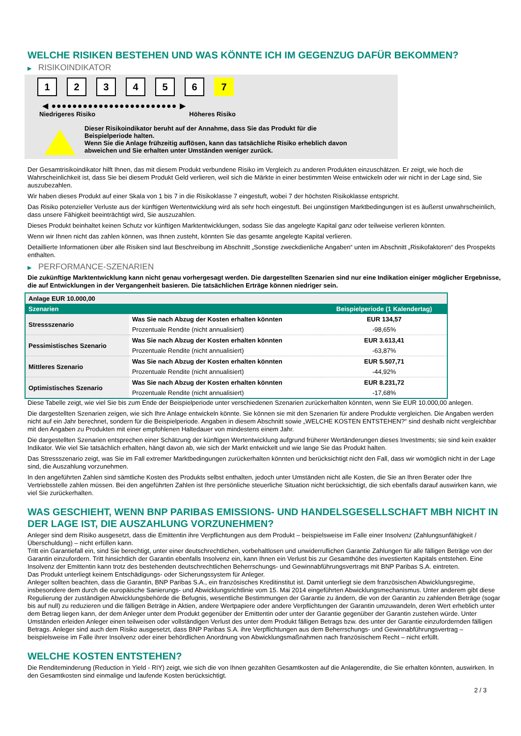WELCHE RISIKEN BESTEHEN UND WAS KÖNNTE ICH IM GEGENZUG DAFÜR BEKOMMEN?
▶ RISIKOINDIKATOR
1 2 3 4 5 6 7
◀ ●●●●●●●●●●●●●●●●●●●●●●●● ▶
Niedrigeres Risiko Höheres Risiko
Dieser Risikoindikator beruht auf der Annahme, dass Sie das Produkt für die
Beispielperiode halten.
Wenn Sie die Anlage frühzeitig auflösen, kann das tatsächliche Risiko erheblich davon
abweichen und Sie erhalten unter Umständen weniger zurück.
Der Gesamtrisikoindikator hilft Ihnen, das mit diesem Produkt verbundene Risiko im Vergleich zu anderen Produkten einzuschätzen. Er zeigt, wie hoch die Wahrscheinlichkeit ist, dass Sie bei diesem Produkt Geld verlieren, weil sich die Märkte in einer bestimmten Weise entwickeln oder wir nicht in der Lage sind, Sie auszubezahlen.
Wir haben dieses Produkt auf einer Skala von 1 bis 7 in die Risikoklasse 7 eingestuft, wobei 7 der höchsten Risikoklasse entspricht.
Das Risiko potenzieller Verluste aus der künftigen Wertentwicklung wird als sehr hoch eingestuft. Bei ungünstigen Marktbedingungen ist es äußerst unwahrscheinlich, dass unsere Fähigkeit beeinträchtigt wird, Sie auszuzahlen.
Dieses Produkt beinhaltet keinen Schutz vor künftigen Marktentwicklungen, sodass Sie das angelegte Kapital ganz oder teilweise verlieren könnten.
Wenn wir Ihnen nicht das zahlen können, was Ihnen zusteht, könnten Sie das gesamte angelegte Kapital verlieren.
Detaillierte Informationen über alle Risiken sind laut Beschreibung im Abschnitt „Sonstige zweckdienliche Angaben“ unten im Abschnitt „Risikofaktoren“ des Prospekts enthalten.
▶ PERFORMANCE-SZENARIEN
Die zukünftige Marktentwicklung kann nicht genau vorhergesagt werden. Die dargestellten Szenarien sind nur eine Indikation einiger möglicher Ergebnisse, die auf Entwicklungen in der Vergangenheit basieren. Die tatsächlichen Erträge können niedriger sein.
| Anlage EUR 10.000,00 | | |
| --- | --- | --- |
| Szenarien | | Beispielperiode (1 Kalendertag) |
| Stressszenario | Was Sie nach Abzug der Kosten erhalten könnten | EUR 134,57 |
| | Prozentuale Rendite (nicht annualisiert) | -98,65% |
| Pessimistisches Szenario | Was Sie nach Abzug der Kosten erhalten könnten | EUR 3.613,41 |
| | Prozentuale Rendite (nicht annualisiert) | -63,87% |
| Mittleres Szenario | Was Sie nach Abzug der Kosten erhalten könnten | EUR 5.507,71 |
| | Prozentuale Rendite (nicht annualisiert) | -44,92% |
| Optimistisches Szenario | Was Sie nach Abzug der Kosten erhalten könnten | EUR 8.231,72 |
| | Prozentuale Rendite (nicht annualisiert) | -17,68% |
Diese Tabelle zeigt, wie viel Sie bis zum Ende der Beispielperiode unter verschiedenen Szenarien zurückerhalten könnten, wenn Sie EUR 10.000,00 anlegen.
Die dargestellten Szenarien zeigen, wie sich Ihre Anlage entwickeln könnte. Sie können sie mit den Szenarien für andere Produkte vergleichen. Die Angaben werden nicht auf ein Jahr berechnet, sondern für die Beispielperiode. Angaben in diesem Abschnitt sowie „WELCHE KOSTEN ENTSTEHEN?“ sind deshalb nicht vergleichbar mit den Angaben zu Produkten mit einer empfohlenen Haltedauer von mindestens einem Jahr.
Die dargestellten Szenarien entsprechen einer Schätzung der künftigen Wertentwicklung aufgrund früherer Wertänderungen dieses Investments; sie sind kein exakter Indikator. Wie viel Sie tatsächlich erhalten, hängt davon ab, wie sich der Markt entwickelt und wie lange Sie das Produkt halten.
Das Stressszenario zeigt, was Sie im Fall extremer Marktbedingungen zurückerhalten könnten und berücksichtigt nicht den Fall, dass wir womöglich nicht in der Lage sind, die Auszahlung vorzunehmen.
In den angeführten Zahlen sind sämtliche Kosten des Produkts selbst enthalten, jedoch unter Umständen nicht alle Kosten, die Sie an Ihren Berater oder Ihre Vertriebsstelle zahlen müssen. Bei den angeführten Zahlen ist Ihre persönliche steuerliche Situation nicht berücksichtigt, die sich ebenfalls darauf auswirken kann, wie viel Sie zurückerhalten.
WAS GESCHIEHT, WENN BNP PARIBAS EMISSIONS- UND HANDELSGESELLSCHAFT MBH NICHT IN DER LAGE IST, DIE AUSZAHLUNG VORZUNEHMEN?
Anleger sind dem Risiko ausgesetzt, dass die Emittentin ihre Verpflichtungen aus dem Produkt – beispielsweise im Falle einer Insolvenz (Zahlungsunfähigkeit / Überschuldung) – nicht erfüllen kann.
Tritt ein Garantiefall ein, sind Sie berechtigt, unter einer deutschrechtlichen, vorbehaltlosen und unwiderruflichen Garantie Zahlungen für alle fälligen Beträge von der Garantin einzufordern. Tritt hinsichtlich der Garantin ebenfalls Insolvenz ein, kann Ihnen ein Verlust bis zur Gesamthöhe des investierten Kapitals entstehen. Eine Insolvenz der Emittentin kann trotz des bestehenden deutschrechtlichen Beherrschungs- und Gewinnabführungsvertrags mit BNP Paribas S.A. eintreten.
Das Produkt unterliegt keinem Entschädigungs- oder Sicherungssystem für Anleger.
Anleger sollten beachten, dass die Garantin, BNP Paribas S.A., ein französisches Kreditinstitut ist. Damit unterliegt sie dem französischen Abwicklungsregime, insbesondere dem durch die europäische Sanierungs- und Abwicklungsrichtlinie vom 15. Mai 2014 eingeführten Abwicklungsmechanismus. Unter anderem gibt diese Regulierung der zuständigen Abwicklungsbehörde die Befugnis, wesentliche Bestimmungen der Garantie zu ändern, die von der Garantin zu zahlenden Beträge (sogar bis auf null) zu reduzieren und die fälligen Beträge in Aktien, andere Wertpapiere oder andere Verpflichtungen der Garantin umzuwandeln, deren Wert erheblich unter dem Betrag liegen kann, der dem Anleger unter dem Produkt gegenüber der Emittentin oder unter der Garantie gegenüber der Garantin zustehen würde. Unter Umständen erleiden Anleger einen teilweisen oder vollständigen Verlust des unter dem Produkt fälligen Betrags bzw. des unter der Garantie einzufordernden fälligen Betrags. Anleger sind auch dem Risiko ausgesetzt, dass BNP Paribas S.A. ihre Verpflichtungen aus dem Beherrschungs- und Gewinnabführungsvertrag – beispielsweise im Falle ihrer Insolvenz oder einer behördlichen Anordnung von Abwicklungsmaßnahmen nach französischem Recht – nicht erfüllt.
WELCHE KOSTEN ENTSTEHEN?
Die Renditeminderung (Reduction in Yield - RIY) zeigt, wie sich die von Ihnen gezahlten Gesamtkosten auf die Anlagerendite, die Sie erhalten könnten, auswirken. In den Gesamtkosten sind einmalige und laufende Kosten berücksichtigt.
2 / 3